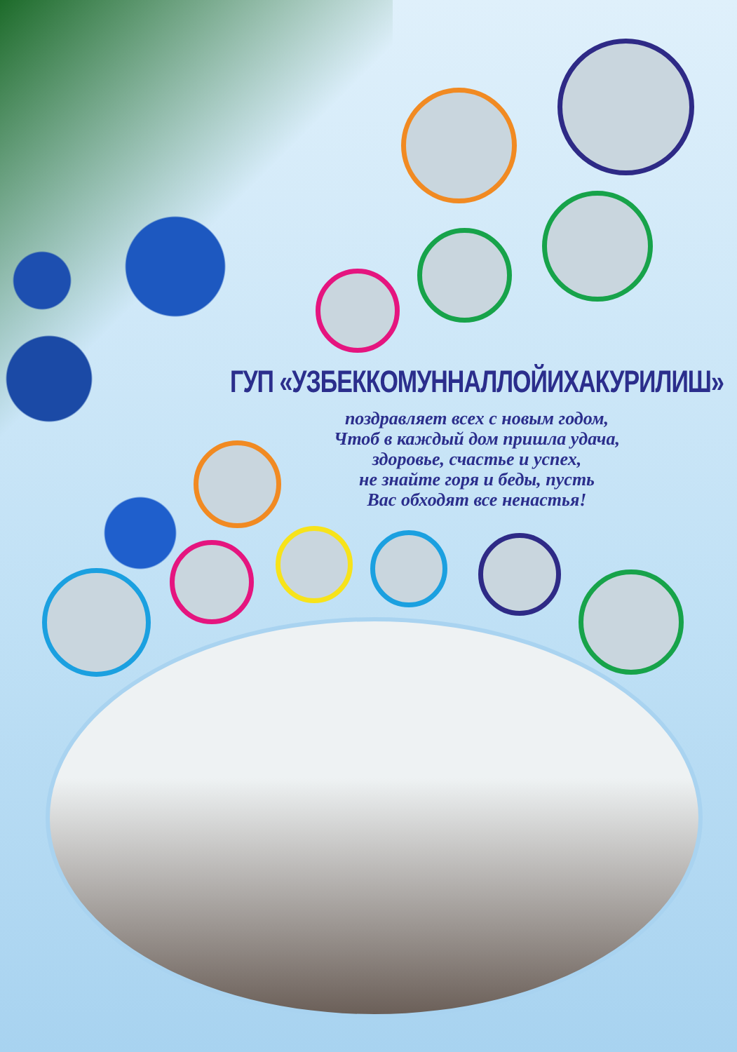ГУП «УЗБЕККОМУННАЛЛОЙИХАКУРИЛИШ»
поздравляет всех с новым годом,
Чтоб в каждый дом пришла удача,
здоровье, счастье и успех,
не знайте горя и беды, пусть
Вас обходят все ненастья!